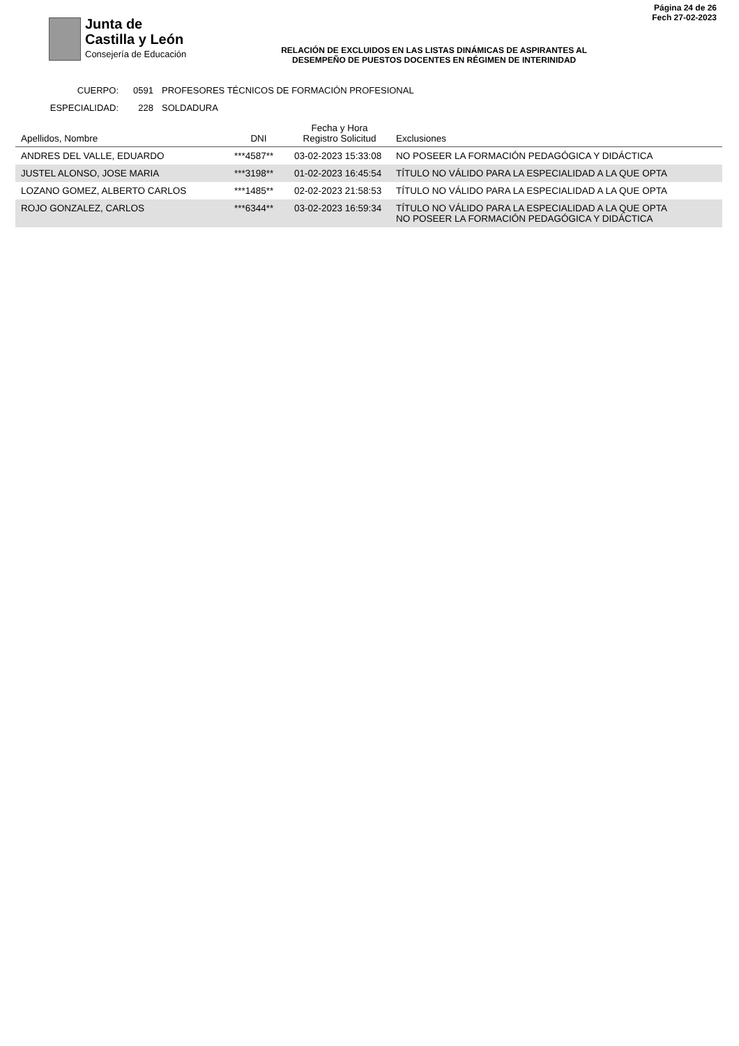Junta de
Castilla y León
Consejería de Educación
RELACIÓN DE EXCLUIDOS EN LAS LISTAS DINÁMICAS DE ASPIRANTES AL
DESEMPEÑO DE PUESTOS DOCENTES EN RÉGIMEN DE INTERINIDAD
Página 24 de 26
Fech 27-02-2023
CUERPO: 0591 PROFESORES TÉCNICOS DE FORMACIÓN PROFESIONAL
ESPECIALIDAD: 228 SOLDADURA
| Apellidos, Nombre | DNI | Fecha y Hora Registro Solicitud | Exclusiones |
| --- | --- | --- | --- |
| ANDRES DEL VALLE, EDUARDO | ***4587** | 03-02-2023 15:33:08 | NO POSEER LA FORMACIÓN PEDAGÓGICA Y DIDÁCTICA |
| JUSTEL ALONSO, JOSE MARIA | ***3198** | 01-02-2023 16:45:54 | TÍTULO NO VÁLIDO PARA LA ESPECIALIDAD A LA QUE OPTA |
| LOZANO GOMEZ, ALBERTO CARLOS | ***1485** | 02-02-2023 21:58:53 | TÍTULO NO VÁLIDO PARA LA ESPECIALIDAD A LA QUE OPTA |
| ROJO GONZALEZ, CARLOS | ***6344** | 03-02-2023 16:59:34 | TÍTULO NO VÁLIDO PARA LA ESPECIALIDAD A LA QUE OPTA NO POSEER LA FORMACIÓN PEDAGÓGICA Y DIDÁCTICA |